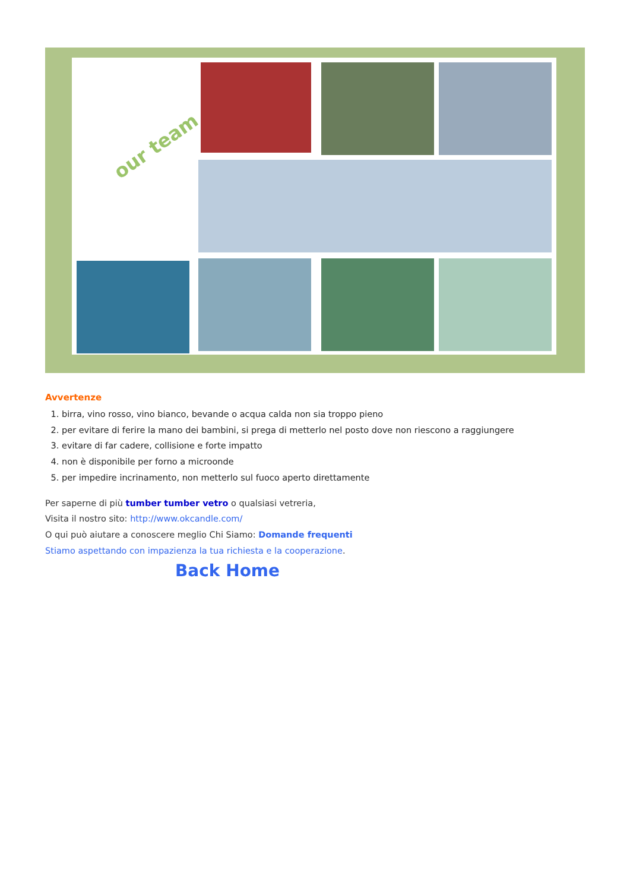our team
Avvertenze
1. birra, vino rosso, vino bianco, bevande o acqua calda non sia troppo pieno
2. per evitare di ferire la mano dei bambini, si prega di metterlo nel posto dove non riescono a raggiungere
3. evitare di far cadere, collisione e forte impatto
4. non è disponibile per forno a microonde
5. per impedire incrinamento, non metterlo sul fuoco aperto direttamente
Per saperne di più tumber tumber vetro o qualsiasi vetreria,
Visita il nostro sito: http://www.okcandle.com/
O qui può aiutare a conoscere meglio Chi Siamo: Domande frequenti
Stiamo aspettando con impazienza la tua richiesta e la cooperazione.
Back Home